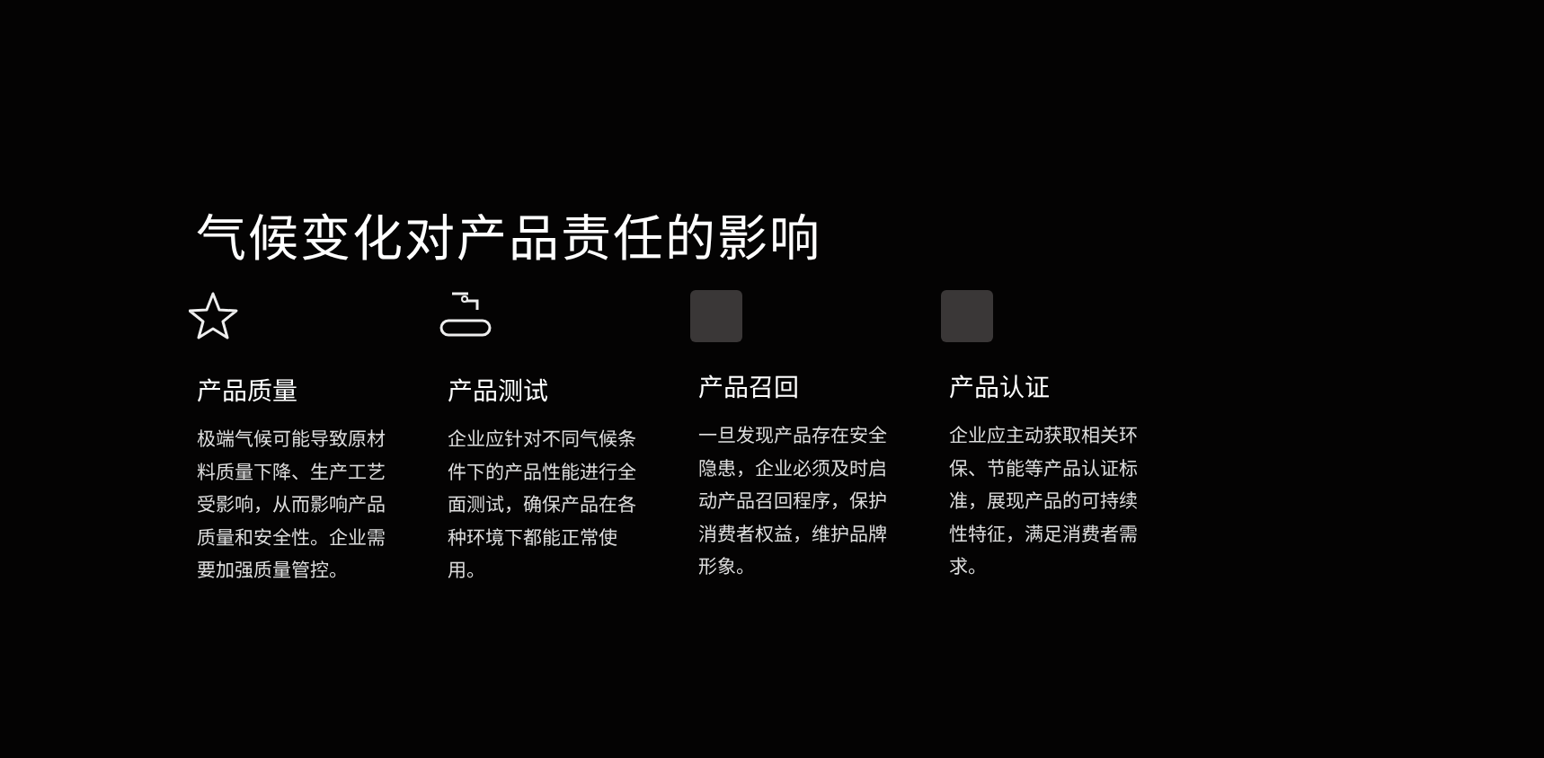气候变化对产品责任的影响
产品质量
极端气候可能导致原材料质量下降、生产工艺受影响，从而影响产品质量和安全性。企业需要加强质量管控。
产品测试
企业应针对不同气候条件下的产品性能进行全面测试，确保产品在各种环境下都能正常使用。
产品召回
一旦发现产品存在安全隐患，企业必须及时启动产品召回程序，保护消费者权益，维护品牌形象。
产品认证
企业应主动获取相关环保、节能等产品认证标准，展现产品的可持续性特征，满足消费者需求。